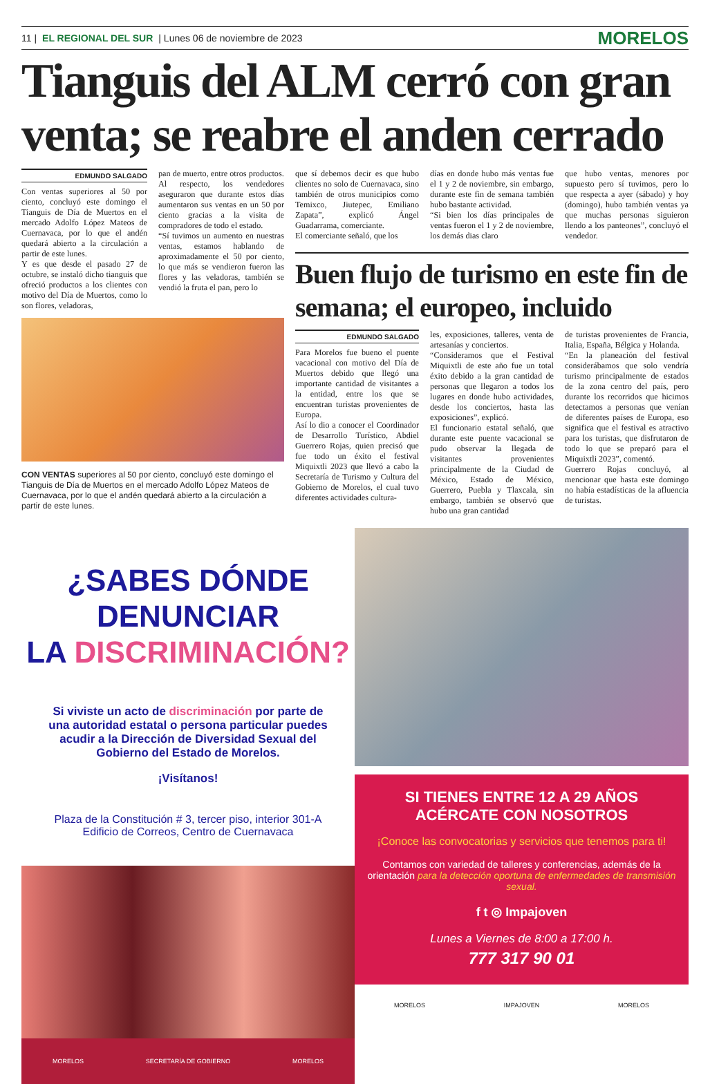11 | EL REGIONAL DEL SUR | Lunes 06 de noviembre de 2023 MORELOS
Tianguis del ALM cerró con gran venta; se reabre el anden cerrado
EDMUNDO SALGADO
Con ventas superiores al 50 por ciento, concluyó este domingo el Tianguis de Día de Muertos en el mercado Adolfo López Mateos de Cuernavaca, por lo que el andén quedará abierto a la circulación a partir de este lunes.
Y es que desde el pasado 27 de octubre, se instaló dicho tianguis que ofreció productos a los clientes con motivo del Día de Muertos, como lo son flores, veladoras,
pan de muerto, entre otros productos.
Al respecto, los vendedores aseguraron que durante estos días aumentaron sus ventas en un 50 por ciento gracias a la visita de compradores de todo el estado.
“Sí tuvimos un aumento en nuestras ventas, estamos hablando de aproximadamente el 50 por ciento, lo que más se vendieron fueron las flores y las veladoras, también se vendió la fruta el pan, pero lo
CON VENTAS superiores al 50 por ciento, concluyó este domingo el Tianguis de Día de Muertos en el mercado Adolfo López Mateos de Cuernavaca, por lo que el andén quedará abierto a la circulación a partir de este lunes.
que sí debemos decir es que hubo clientes no solo de Cuernavaca, sino también de otros municipios como Temixco, Jiutepec, Emiliano Zapata”, explicó Ángel Guadarrama, comerciante.
El comerciante señaló, que los
días en donde hubo más ventas fue el 1 y 2 de noviembre, sin embargo, durante este fin de semana también hubo bastante actividad.
“Si bien los días principales de ventas fueron el 1 y 2 de noviembre, los demás dias claro
que hubo ventas, menores por supuesto pero sí tuvimos, pero lo que respecta a ayer (sábado) y hoy (domingo), hubo también ventas ya que muchas personas siguieron llendo a los panteones”, concluyó el vendedor.
Buen flujo de turismo en este fin de semana; el europeo, incluido
EDMUNDO SALGADO
Para Morelos fue bueno el puente vacacional con motivo del Día de Muertos debido que llegó una importante cantidad de visitantes a la entidad, entre los que se encuentran turistas provenientes de Europa.
Así lo dio a conocer el Coordinador de Desarrollo Turístico, Abdiel Guerrero Rojas, quien precisó que fue todo un éxito el festival Miquixtli 2023 que llevó a cabo la Secretaría de Turismo y Cultura del Gobierno de Morelos, el cual tuvo diferentes actividades cultura-
les, exposiciones, talleres, venta de artesanías y conciertos.
“Consideramos que el Festival Miquixtli de este año fue un total éxito debido a la gran cantidad de personas que llegaron a todos los lugares en donde hubo actividades, desde los conciertos, hasta las exposiciones”, explicó.
El funcionario estatal señaló, que durante este puente vacacional se pudo observar la llegada de visitantes provenientes principalmente de la Ciudad de México, Estado de México, Guerrero, Puebla y Tlaxcala, sin embargo, también se observó que hubo una gran cantidad
de turistas provenientes de Francia, Italia, España, Bélgica y Holanda.
“En la planeación del festival considerábamos que solo vendría turismo principalmente de estados de la zona centro del país, pero durante los recorridos que hicimos detectamos a personas que venían de diferentes países de Europa, eso significa que el festival es atractivo para los turistas, que disfrutaron de todo lo que se preparó para el Miquixtli 2023”, comentó.
Guerrero Rojas concluyó, al mencionar que hasta este domingo no había estadísticas de la afluencia de turistas.
¿SABES DÓNDE DENUNCIAR
LA DISCRIMINACIÓN?
Si viviste un acto de discriminación por parte de una autoridad estatal o persona particular puedes acudir a la Dirección de Diversidad Sexual del Gobierno del Estado de Morelos.
¡Visítanos!
Plaza de la Constitución # 3, tercer piso, interior 301-A
Edificio de Correos, Centro de Cuernavaca
MORELOS SECRETARÍA DE GOBIERNO MORELOS
SI TIENES ENTRE 12 A 29 AÑOS
ACÉRCATE CON NOSOTROS
¡Conoce las convocatorias y servicios que tenemos para ti!
Contamos con variedad de talleres y conferencias, además de la orientación para la detección oportuna de enfermedades de transmisión sexual.
f t ◎ Impajoven
Lunes a Viernes de 8:00 a 17:00 h.
777 317 90 01
MORELOS IMPAJOVEN MORELOS